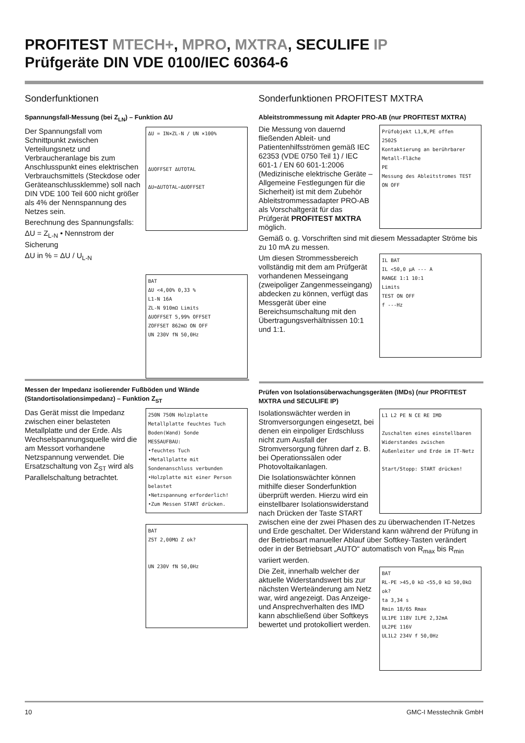PROFITEST MTECH+, MPRO, MXTRA, SECULIFE IP
Prüfgeräte DIN VDE 0100/IEC 60364-6
Sonderfunktionen
Spannungsfall-Messung (bei Z<sub>LN</sub>) – Funktion ΔU
ΔU = IN×ZL-N / UN ×100%
ΔUOFFSET ΔUTOTAL
ΔU=ΔUTOTAL−ΔUOFFSET
Der Spannungsfall vom Schnittpunkt zwischen Verteilungsnetz und Verbraucheranlage bis zum Anschlusspunkt eines elektrischen Verbrauchsmittels (Steckdose oder Geräteanschlussklemme) soll nach DIN VDE 100 Teil 600 nicht größer als 4% der Nennspannung des Netzes sein.
Berechnung des Spannungsfalls:
ΔU = Z<sub>L-N</sub> • Nennstrom der Sicherung
ΔU in % = ΔU / U<sub>L-N</sub>
BAT
ΔU <4,00% 0,33 %
L1-N 16A
ZL-N 910mΩ Limits
ΔUOFFSET 5,99% OFFSET
ZOFFSET 862mΩ ON OFF
UN 230V fN 50,0Hz
Sonderfunktionen PROFITEST MXTRA
Ableitstrommessung mit Adapter PRO-AB (nur PROFITEST MXTRA)
Prüfobjekt L1,N,PE offen
2502S
Kontaktierung an berührbarer Metall-Fläche
PE
Messung des Ableitstromes TEST ON OFF
Die Messung von dauernd fließenden Ableit- und Patientenhilfsströmen gemäß IEC 62353 (VDE 0750 Teil 1) / IEC 601-1 / EN 60 601-1:2006 (Medizinische elektrische Geräte – Allgemeine Festlegungen für die Sicherheit) ist mit dem Zubehör Ableitstrommessadapter PRO-AB als Vorschaltgerät für das Prüfgerät PROFITEST MXTRA möglich.
Gemäß o. g. Vorschriften sind mit diesem Messadapter Ströme bis zu 10 mA zu messen.
IL BAT
IL <50,0 µA --- A
RANGE 1:1 10:1
Limits
TEST ON OFF
f ---Hz
Um diesen Strommessbereich vollständig mit dem am Prüfgerät vorhandenen Messeingang (zweipoliger Zangenmesseingang) abdecken zu können, verfügt das Messgerät über eine Bereichsumschaltung mit den Übertragungsverhältnissen 10:1 und 1:1.
Messen der Impedanz isolierender Fußböden und Wände (Standortisolationsimpedanz) – Funktion Z<sub>ST</sub>
250N 750N Holzplatte Metallplatte feuchtes Tuch Boden(Wand) Sonde
MESSAUFBAU:
•feuchtes Tuch
•Metallplatte mit Sondenanschluss verbunden
•Holzplatte mit einer Person belastet
•Netzspannung erforderlich!
•Zum Messen START drücken.
Das Gerät misst die Impedanz zwischen einer belasteten Metallplatte und der Erde. Als Wechselspannungsquelle wird die am Messort vorhandene Netzspannung verwendet. Die Ersatzschaltung von Z<sub>ST</sub> wird als Parallelschaltung betrachtet.
BAT
ZST 2,00MΩ Z ok?
UN 230V fN 50,0Hz
Prüfen von Isolationsüberwachungsgeräten (IMDs) (nur PROFITEST MXTRA und SECULIFE IP)
L1 L2 PE N CE RE IMD
Zuschalten eines einstellbaren Widerstandes zwischen Außenleiter und Erde im IT-Netz
Start/Stopp: START drücken!
Isolationswächter werden in Stromversorgungen eingesetzt, bei denen ein einpoliger Erdschluss nicht zum Ausfall der Stromversorgung führen darf z. B. bei Operationssälen oder Photovoltaikanlagen.
Die Isolationswächter können mithilfe dieser Sonderfunktion überprüft werden. Hierzu wird ein einstellbarer Isolationswiderstand nach Drücken der Taste START zwischen eine der zwei Phasen des zu überwachenden IT-Netzes und Erde geschaltet. Der Widerstand kann während der Prüfung in der Betriebsart manueller Ablauf über Softkey-Tasten verändert oder in der Betriebsart „AUTO“ automatisch von R<sub>max</sub> bis R<sub>min</sub> variiert werden.
BAT
RL-PE >45,0 kΩ <55,0 kΩ 50,0kΩ ok?
ta 3,34 s
Rmin 18/65 Rmax
UL1PE 118V ILPE 2,32mA
UL2PE 116V
UL1L2 234V f 50,0Hz
Die Zeit, innerhalb welcher der aktuelle Widerstandswert bis zur nächsten Werteänderung am Netz war, wird angezeigt. Das Anzeige- und Ansprechverhalten des IMD kann abschließend über Softkeys bewertet und protokolliert werden.
10 GMC-I Messtechnik GmbH